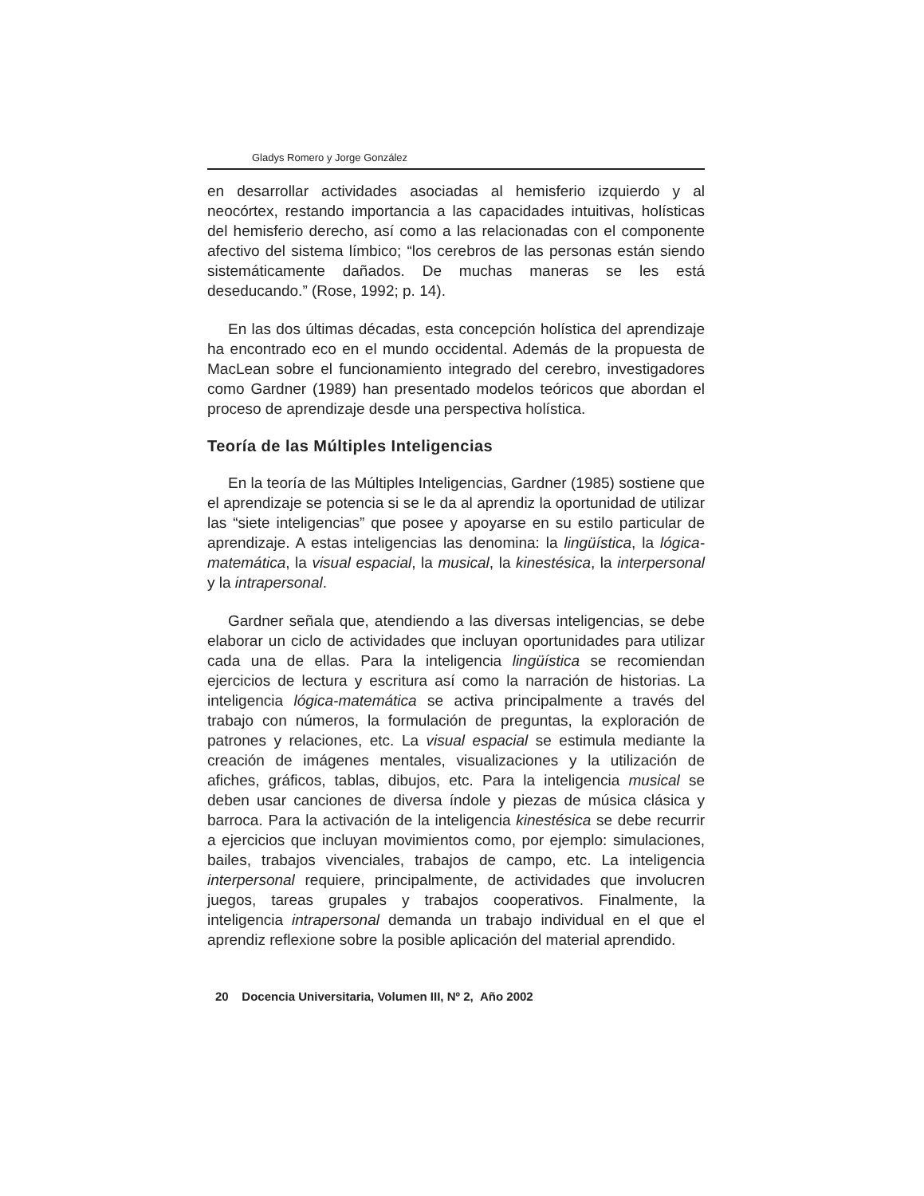Gladys Romero y Jorge González
en desarrollar actividades asociadas al hemisferio izquierdo y al neocórtex, restando importancia a las capacidades intuitivas, holísticas del hemisferio derecho, así como a las relacionadas con el componente afectivo del sistema límbico; “los cerebros de las personas están siendo sistemáticamente dañados. De muchas maneras se les está deseducando.” (Rose, 1992; p. 14).
En las dos últimas décadas, esta concepción holística del aprendizaje ha encontrado eco en el mundo occidental. Además de la propuesta de MacLean sobre el funcionamiento integrado del cerebro, investigadores como Gardner (1989) han presentado modelos teóricos que abordan el proceso de aprendizaje desde una perspectiva holística.
Teoría de las Múltiples Inteligencias
En la teoría de las Múltiples Inteligencias, Gardner (1985) sostiene que el aprendizaje se potencia si se le da al aprendiz la oportunidad de utilizar las “siete inteligencias” que posee y apoyarse en su estilo particular de aprendizaje. A estas inteligencias las denomina: la lingüística, la lógica-matemática, la visual espacial, la musical, la kinestésica, la interpersonal y la intrapersonal.
Gardner señala que, atendiendo a las diversas inteligencias, se debe elaborar un ciclo de actividades que incluyan oportunidades para utilizar cada una de ellas. Para la inteligencia lingüística se recomiendan ejercicios de lectura y escritura así como la narración de historias. La inteligencia lógica-matemática se activa principalmente a través del trabajo con números, la formulación de preguntas, la exploración de patrones y relaciones, etc. La visual espacial se estimula mediante la creación de imágenes mentales, visualizaciones y la utilización de afiches, gráficos, tablas, dibujos, etc. Para la inteligencia musical se deben usar canciones de diversa índole y piezas de música clásica y barroca. Para la activación de la inteligencia kinestésica se debe recurrir a ejercicios que incluyan movimientos como, por ejemplo: simulaciones, bailes, trabajos vivenciales, trabajos de campo, etc. La inteligencia interpersonal requiere, principalmente, de actividades que involucren juegos, tareas grupales y trabajos cooperativos. Finalmente, la inteligencia intrapersonal demanda un trabajo individual en el que el aprendiz reflexione sobre la posible aplicación del material aprendido.
20 Docencia Universitaria, Volumen III, Nº 2, Año 2002